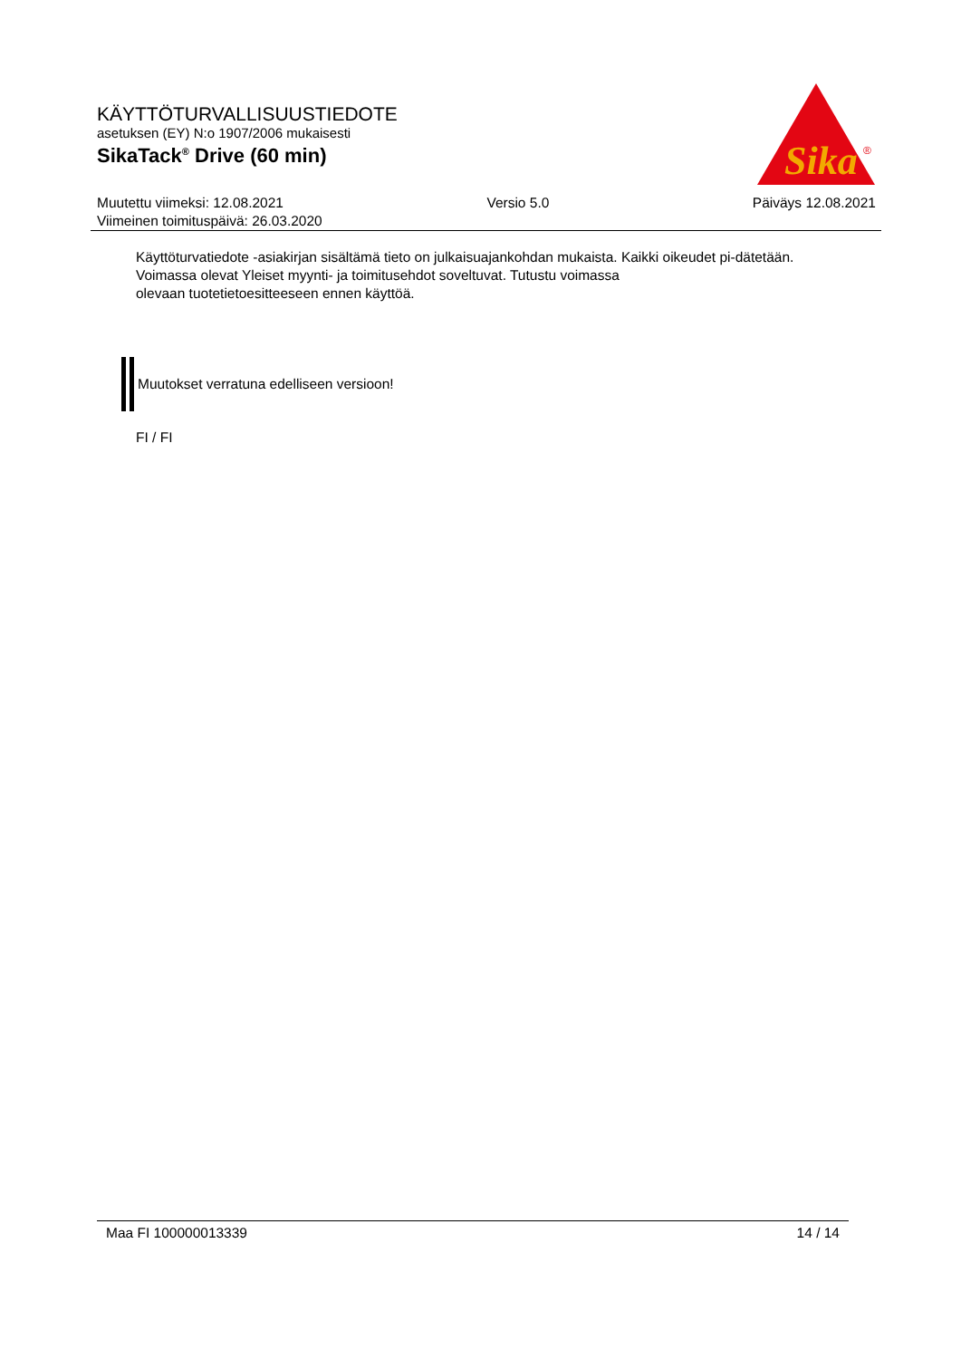KÄYTTÖTURVALLISUUSTIEDOTE
asetuksen (EY) N:o 1907/2006 mukaisesti
SikaTack<sup>®</sup> Drive (60 min)
Sika
®
Muutettu viimeksi: 12.08.2021 Versio 5.0 Päiväys 12.08.2021
Viimeinen toimituspäivä: 26.03.2020
Käyttöturvatiedote -asiakirjan sisältämä tieto on julkaisuajankohdan mukaista. Kaikki oikeudet pi-dätetään.
Voimassa olevat Yleiset myynti- ja toimitusehdot soveltuvat. Tutustu voimassa
olevaan tuotetietoesitteeseen ennen käyttöä.
Muutokset verratuna edelliseen versioon!
FI / FI
Maa FI 100000013339 14 / 14